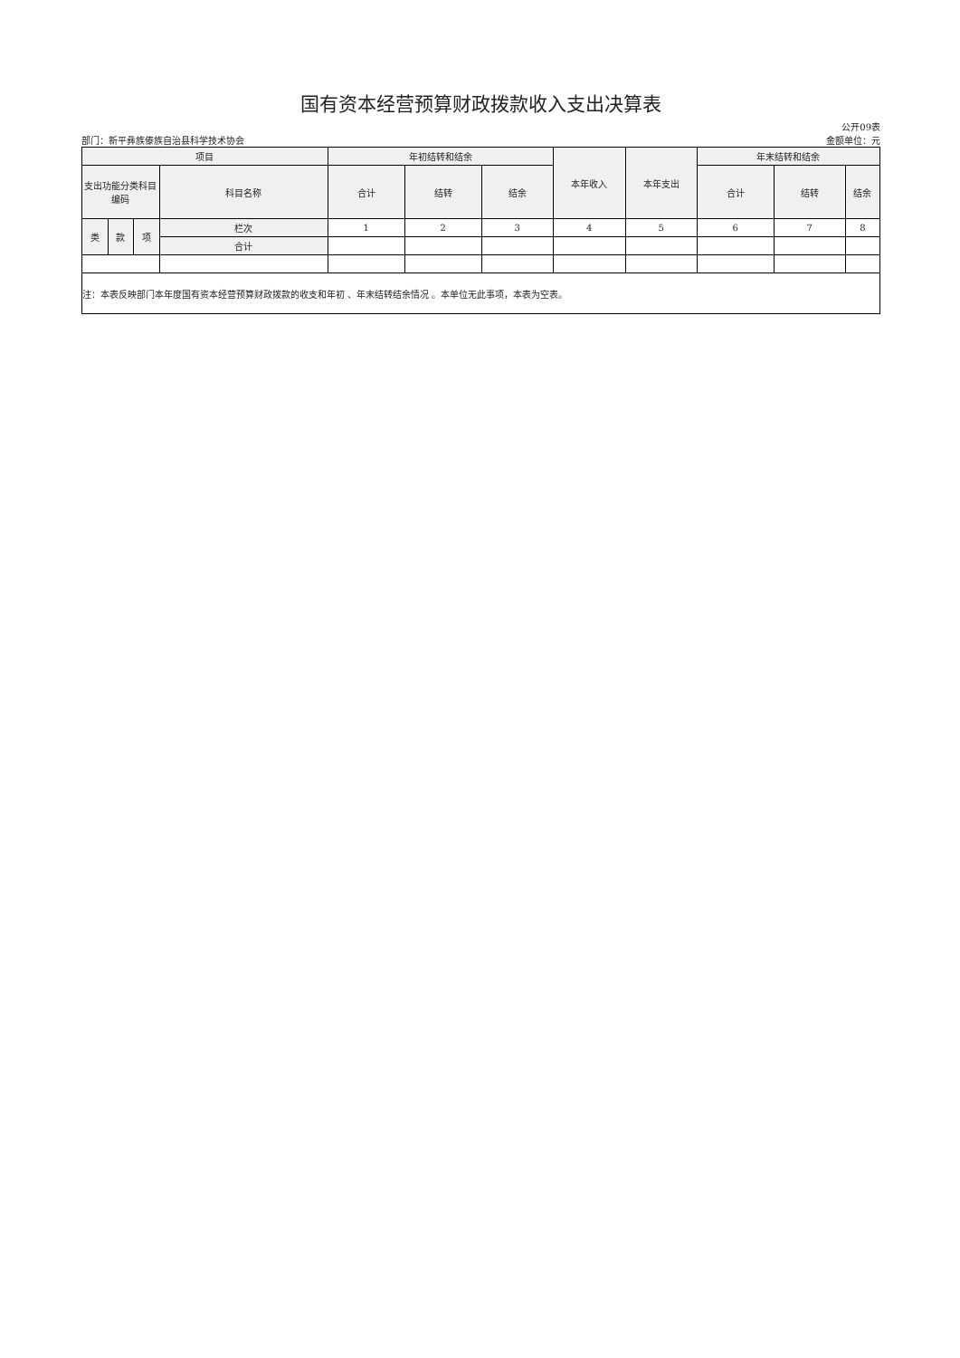国有资本经营预算财政拨款收入支出决算表
部门：新平彝族傣族自治县科学技术协会
公开09表
金额单位：元
| 项目 | | | | 年初结转和结余 | | | 本年收入 | 本年支出 | 年末结转和结余 | | |
| --- | --- | --- | --- | --- | --- | --- | --- | --- | --- | --- | --- |
| 支出功能分类科目编码 | | | 科目名称 | 合计 | 结转 | 结余 | | | 合计 | 结转 | 结余 |
| 类 | 款 | 项 | 栏次 | 1 | 2 | 3 | 4 | 5 | 6 | 7 | 8 |
| | | | 合计 | | | | | | | | |
| 注：本表反映部门本年度国有资本经营预算财政拨款的收支和年初 、年末结转结余情况 。本单位无此事项，本表为空表。 | | | | | | | | | | | |